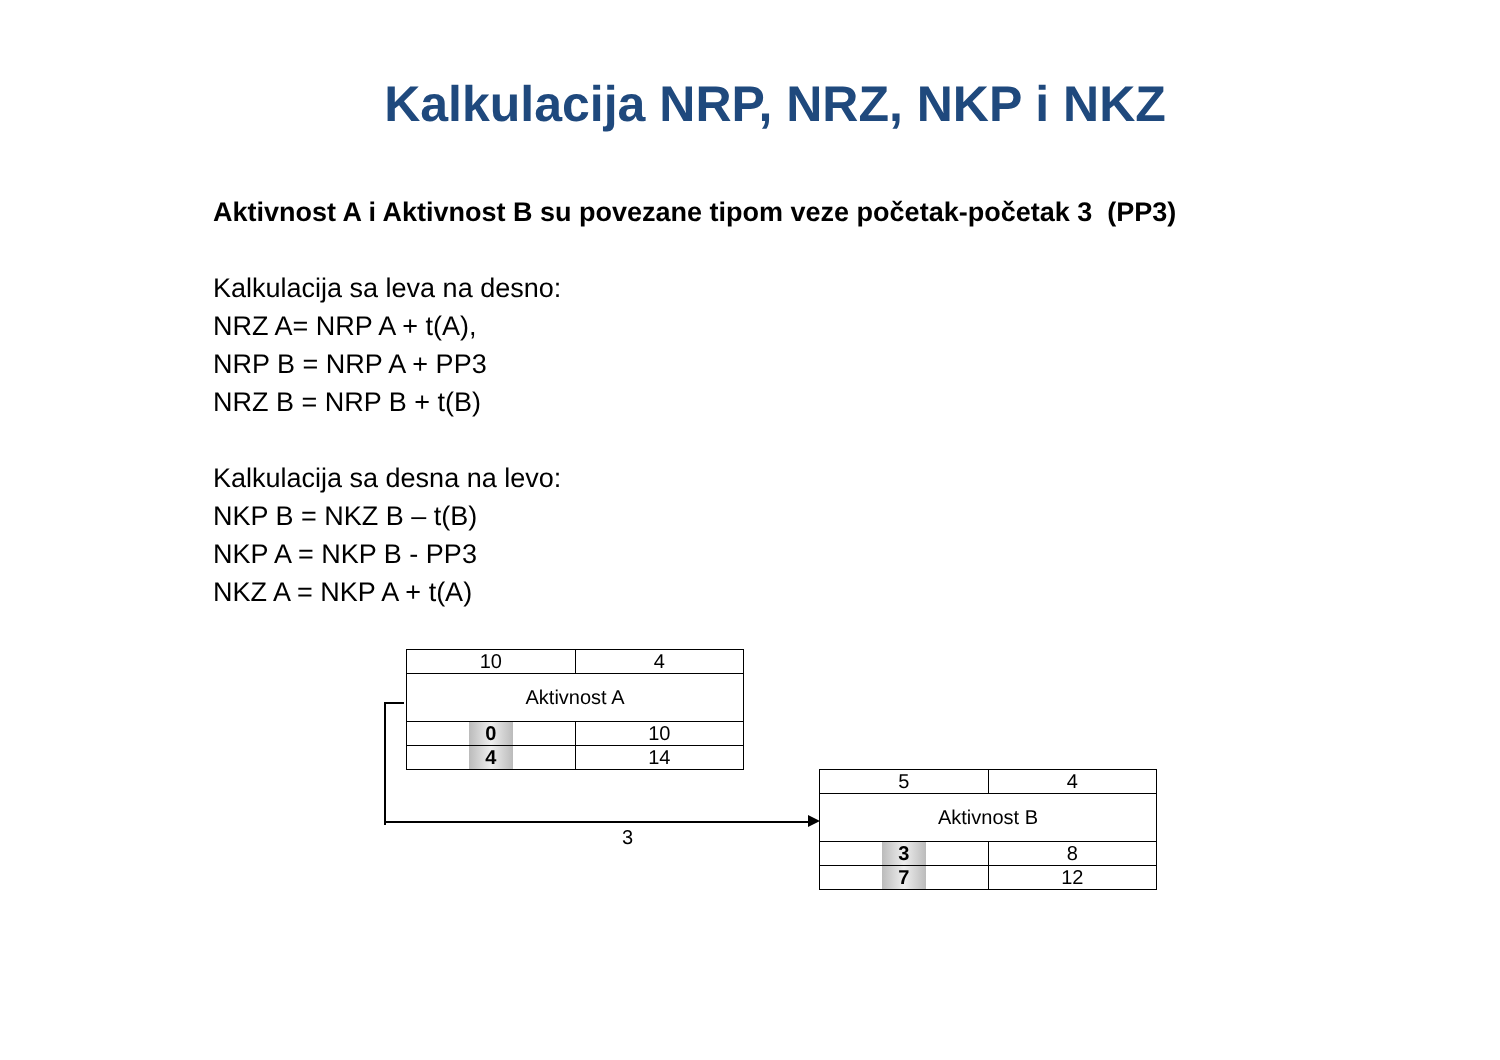Kalkulacija NRP, NRZ, NKP i NKZ
Aktivnost A i Aktivnost B su povezane tipom veze početak-početak 3 (PP3)
Kalkulacija sa leva na desno:
NRZ A= NRP A + t(A),
NRP B = NRP A + PP3
NRZ B = NRP B + t(B)
Kalkulacija sa desna na levo:
NKP B = NKZ B – t(B)
NKP A = NKP B - PP3
NKZ A = NKP A + t(A)
| 10 | 4 |
| Aktivnost A | |
| 0 | 10 |
| 4 | 14 |
| 5 | 4 |
| Aktivnost B | |
| 3 | 8 |
| 7 | 12 |
3